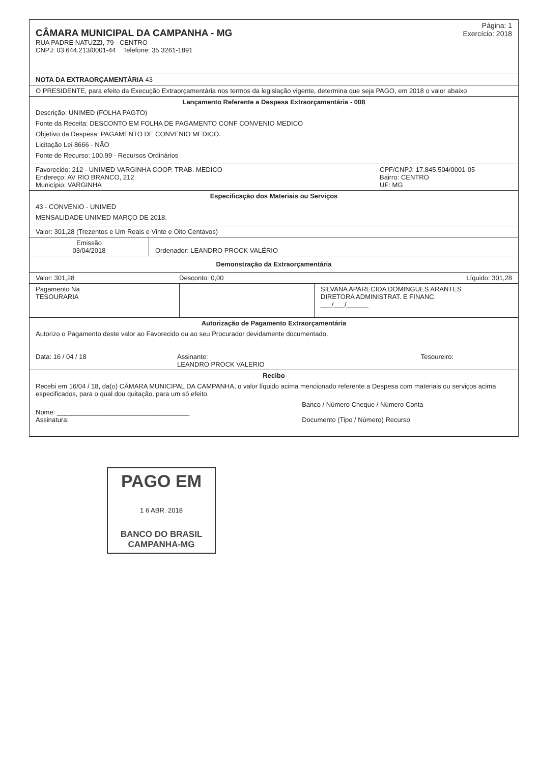Página: 1
Exercício: 2018
CÂMARA MUNICIPAL DA CAMPANHA - MG
RUA PADRE NATUZZI, 79 - CENTRO
CNPJ: 03.644.213/0001-44 Telefone: 35 3261-1891
NOTA DA EXTRAORÇAMENTÁRIA 43
O PRESIDENTE, para efeito da Execução Extraorçamentária nos termos da legislação vigente, determina que seja PAGO, em 2018 o valor abaixo
Lançamento Referente a Despesa Extraorçamentária - 008
Descrição: UNIMED (FOLHA PAGTO)
Fonte da Receita: DESCONTO EM FOLHA DE PAGAMENTO CONF CONVENIO MEDICO
Objetivo da Despesa: PAGAMENTO DE CONVENIO MEDICO.
Licitação Lei 8666 - NÃO
Fonte de Recurso: 100.99 - Recursos Ordinários
| Favorecido: 212 - UNIMED VARGINHA COOP. TRAB. MEDICO Endereço: AV RIO BRANCO, 212 Município: VARGINHA | CPF/CNPJ: 17.845.504/0001-05 Bairro: CENTRO UF: MG |
Especificação dos Materiais ou Serviços
43 - CONVENIO - UNIMED
MENSALIDADE UNIMED MARÇO DE 2018.
Valor: 301,28 (Trezentos e Um Reais e Vinte e Oito Centavos)
| Emissão 03/04/2018 | Ordenador: LEANDRO PROCK VALÉRIO |
Demonstração da Extraorçamentária
| Valor: 301,28 | Desconto: 0,00 | Líquido: 301,28 |
| Pagamento Na TESOURARIA | | SILVANA APARECIDA DOMINGUES ARANTES DIRETORA ADMINISTRAT. E FINANC. ___/___/______ |
Autorização de Pagamento Extraorçamentária
Autorizo o Pagamento deste valor ao Favorecido ou ao seu Procurador devidamente documentado.
| Data: 16 / 04 / 18 | Assinante: LEANDRO PROCK VALERIO | Tesoureiro: |
Recibo
Recebi em 16/04 / 18, da(o) CÂMARA MUNICIPAL DA CAMPANHA, o valor líquido acima mencionado referente a Despesa com materiais ou serviços acima especificados, para o qual dou quitação, para um só efeito.
| Nome: ____________________________________ Assinatura: | Banco / Número Cheque / Número Conta Documento (Tipo / Número) Recurso |
PAGO EM
1 6 ABR. 2018
BANCO DO BRASIL
CAMPANHA-MG